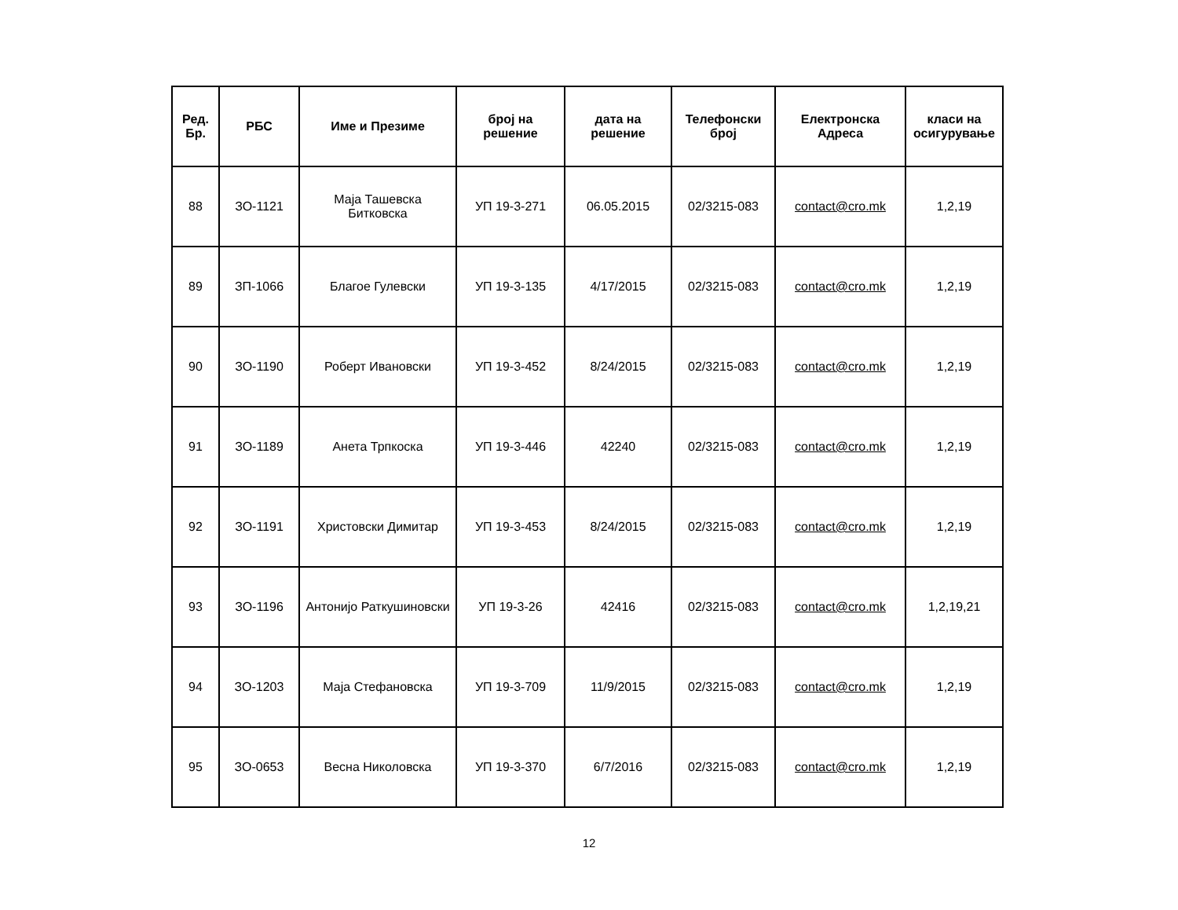| Ред. Бр. | РБС | Име и Презиме | број на решение | дата на решение | Телефонски број | Електронска Адреса | класи на осигурување |
| --- | --- | --- | --- | --- | --- | --- | --- |
| 88 | ЗО-1121 | Маја Ташевска Битковска | УП 19-3-271 | 06.05.2015 | 02/3215-083 | contact@cro.mk | 1,2,19 |
| 89 | ЗП-1066 | Благое Гулевски | УП 19-3-135 | 4/17/2015 | 02/3215-083 | contact@cro.mk | 1,2,19 |
| 90 | ЗО-1190 | Роберт Ивановски | УП 19-3-452 | 8/24/2015 | 02/3215-083 | contact@cro.mk | 1,2,19 |
| 91 | ЗО-1189 | Анета Трпкоска | УП 19-3-446 | 42240 | 02/3215-083 | contact@cro.mk | 1,2,19 |
| 92 | ЗО-1191 | Христовски Димитар | УП 19-3-453 | 8/24/2015 | 02/3215-083 | contact@cro.mk | 1,2,19 |
| 93 | ЗО-1196 | Антонијо Раткушиновски | УП 19-3-26 | 42416 | 02/3215-083 | contact@cro.mk | 1,2,19,21 |
| 94 | ЗО-1203 | Маја Стефановска | УП 19-3-709 | 11/9/2015 | 02/3215-083 | contact@cro.mk | 1,2,19 |
| 95 | ЗО-0653 | Весна Николовска | УП 19-3-370 | 6/7/2016 | 02/3215-083 | contact@cro.mk | 1,2,19 |
12